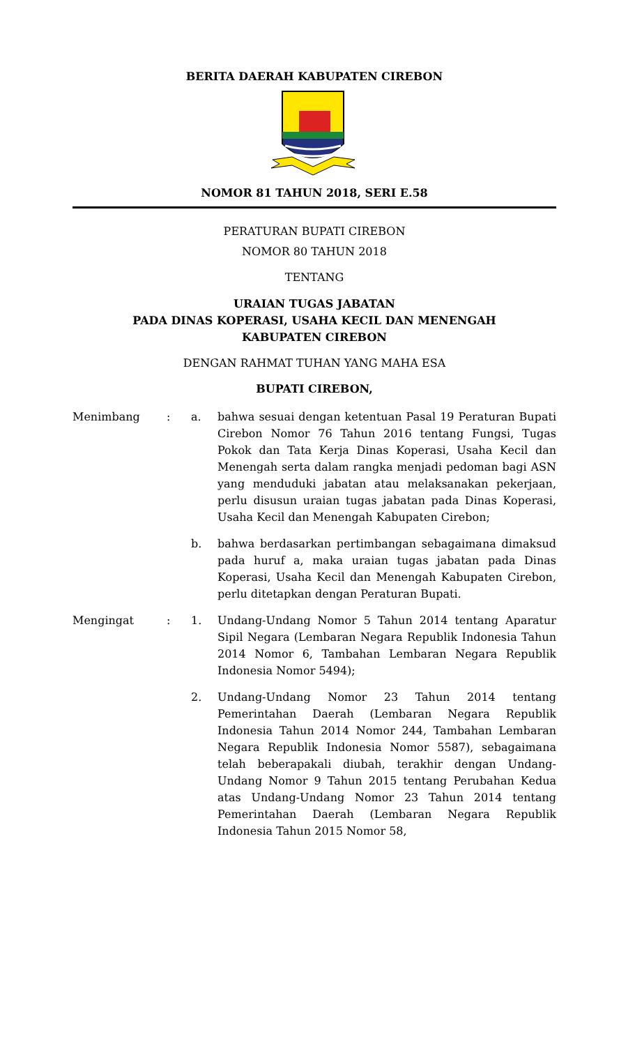BERITA DAERAH KABUPATEN CIREBON
NOMOR 81 TAHUN 2018, SERI E.58
PERATURAN BUPATI CIREBON
NOMOR 80 TAHUN 2018
TENTANG
URAIAN TUGAS JABATAN
PADA DINAS KOPERASI, USAHA KECIL DAN MENENGAH
KABUPATEN CIREBON
DENGAN RAHMAT TUHAN YANG MAHA ESA
BUPATI CIREBON,
| Menimbang | : | a. | bahwa sesuai dengan ketentuan Pasal 19 Peraturan Bupati Cirebon Nomor 76 Tahun 2016 tentang Fungsi, Tugas Pokok dan Tata Kerja Dinas Koperasi, Usaha Kecil dan Menengah serta dalam rangka menjadi pedoman bagi ASN yang menduduki jabatan atau melaksanakan pekerjaan, perlu disusun uraian tugas jabatan pada Dinas Koperasi, Usaha Kecil dan Menengah Kabupaten Cirebon; |
| | | b. | bahwa berdasarkan pertimbangan sebagaimana dimaksud pada huruf a, maka uraian tugas jabatan pada Dinas Koperasi, Usaha Kecil dan Menengah Kabupaten Cirebon, perlu ditetapkan dengan Peraturan Bupati. |
| Mengingat | : | 1. | Undang-Undang Nomor 5 Tahun 2014 tentang Aparatur Sipil Negara (Lembaran Negara Republik Indonesia Tahun 2014 Nomor 6, Tambahan Lembaran Negara Republik Indonesia Nomor 5494); |
| | | 2. | Undang-Undang Nomor 23 Tahun 2014 tentang Pemerintahan Daerah (Lembaran Negara Republik Indonesia Tahun 2014 Nomor 244, Tambahan Lembaran Negara Republik Indonesia Nomor 5587), sebagaimana telah beberapakali diubah, terakhir dengan Undang-Undang Nomor 9 Tahun 2015 tentang Perubahan Kedua atas Undang-Undang Nomor 23 Tahun 2014 tentang Pemerintahan Daerah (Lembaran Negara Republik Indonesia Tahun 2015 Nomor 58, |